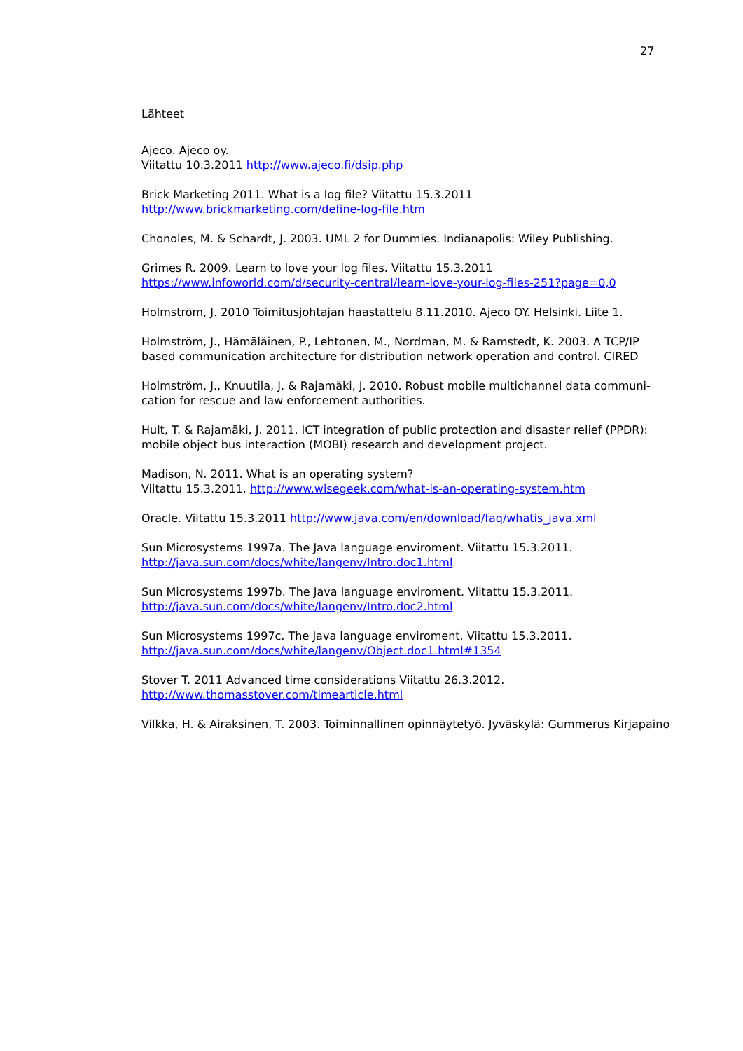27
Lähteet
Ajeco. Ajeco oy.
Viitattu 10.3.2011 http://www.ajeco.fi/dsip.php
Brick Marketing 2011. What is a log file? Viitattu 15.3.2011
http://www.brickmarketing.com/define-log-file.htm
Chonoles, M. & Schardt, J. 2003. UML 2 for Dummies. Indianapolis: Wiley Publishing.
Grimes R. 2009. Learn to love your log files. Viitattu 15.3.2011
https://www.infoworld.com/d/security-central/learn-love-your-log-files-251?page=0,0
Holmström, J. 2010 Toimitusjohtajan haastattelu 8.11.2010. Ajeco OY. Helsinki. Liite 1.
Holmström, J., Hämäläinen, P., Lehtonen, M., Nordman, M. & Ramstedt, K. 2003. A TCP/IP based communication architecture for distribution network operation and control. CIRED
Holmström, J., Knuutila, J. & Rajamäki, J. 2010. Robust mobile multichannel data communi-cation for rescue and law enforcement authorities.
Hult, T. & Rajamäki, J. 2011. ICT integration of public protection and disaster relief (PPDR): mobile object bus interaction (MOBI) research and development project.
Madison, N. 2011. What is an operating system?
Viitattu 15.3.2011. http://www.wisegeek.com/what-is-an-operating-system.htm
Oracle. Viitattu 15.3.2011 http://www.java.com/en/download/faq/whatis_java.xml
Sun Microsystems 1997a. The Java language enviroment. Viitattu 15.3.2011.
http://java.sun.com/docs/white/langenv/Intro.doc1.html
Sun Microsystems 1997b. The Java language enviroment. Viitattu 15.3.2011.
http://java.sun.com/docs/white/langenv/Intro.doc2.html
Sun Microsystems 1997c. The Java language enviroment. Viitattu 15.3.2011.
http://java.sun.com/docs/white/langenv/Object.doc1.html#1354
Stover T. 2011 Advanced time considerations Viitattu 26.3.2012.
http://www.thomasstover.com/timearticle.html
Vilkka, H. & Airaksinen, T. 2003. Toiminnallinen opinnäytetyö. Jyväskylä: Gummerus Kirjapaino